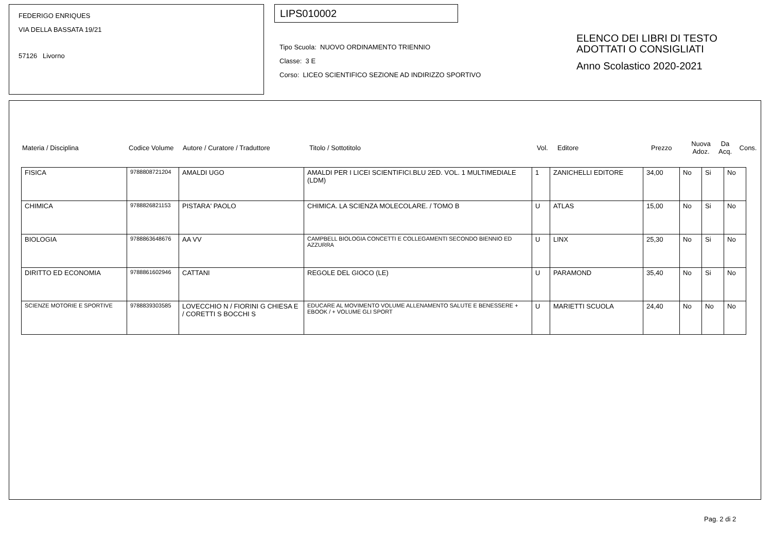FEDERIGO ENRIQUES
VIA DELLA BASSATA 19/21
57126 Livorno
LIPS010002
Tipo Scuola: NUOVO ORDINAMENTO TRIENNIO
Classe: 3 E
Corso: LICEO SCIENTIFICO SEZIONE AD INDIRIZZO SPORTIVO
ELENCO DEI LIBRI DI TESTO
ADOTTATI O CONSIGLIATI
Anno Scolastico 2020-2021
| Materia / Disciplina | Codice Volume | Autore / Curatore / Traduttore | Titolo / Sottotitolo | Vol. | Editore | Prezzo | Nuova Adoz. | Da Acq. | Cons. |
| --- | --- | --- | --- | --- | --- | --- | --- | --- | --- |
| FISICA | 9788808721204 | AMALDI UGO | AMALDI PER I LICEI SCIENTIFICI.BLU 2ED. VOL. 1 MULTIMEDIALE (LDM) | 1 | ZANICHELLI EDITORE | 34,00 | No | Si | No |
| CHIMICA | 9788826821153 | PISTARA' PAOLO | CHIMICA. LA SCIENZA MOLECOLARE. / TOMO B | U | ATLAS | 15,00 | No | Si | No |
| BIOLOGIA | 9788863648676 | AA VV | CAMPBELL BIOLOGIA CONCETTI E COLLEGAMENTI SECONDO BIENNIO ED AZZURRA | U | LINX | 25,30 | No | Si | No |
| DIRITTO ED ECONOMIA | 9788861602946 | CATTANI | REGOLE DEL GIOCO (LE) | U | PARAMOND | 35,40 | No | Si | No |
| SCIENZE MOTORIE E SPORTIVE | 9788839303585 | LOVECCHIO N / FIORINI G CHIESA E / CORETTI S BOCCHI S | EDUCARE AL MOVIMENTO VOLUME ALLENAMENTO SALUTE E BENESSERE + EBOOK / + VOLUME GLI SPORT | U | MARIETTI SCUOLA | 24,40 | No | No | No |
Pag. 2 di 2